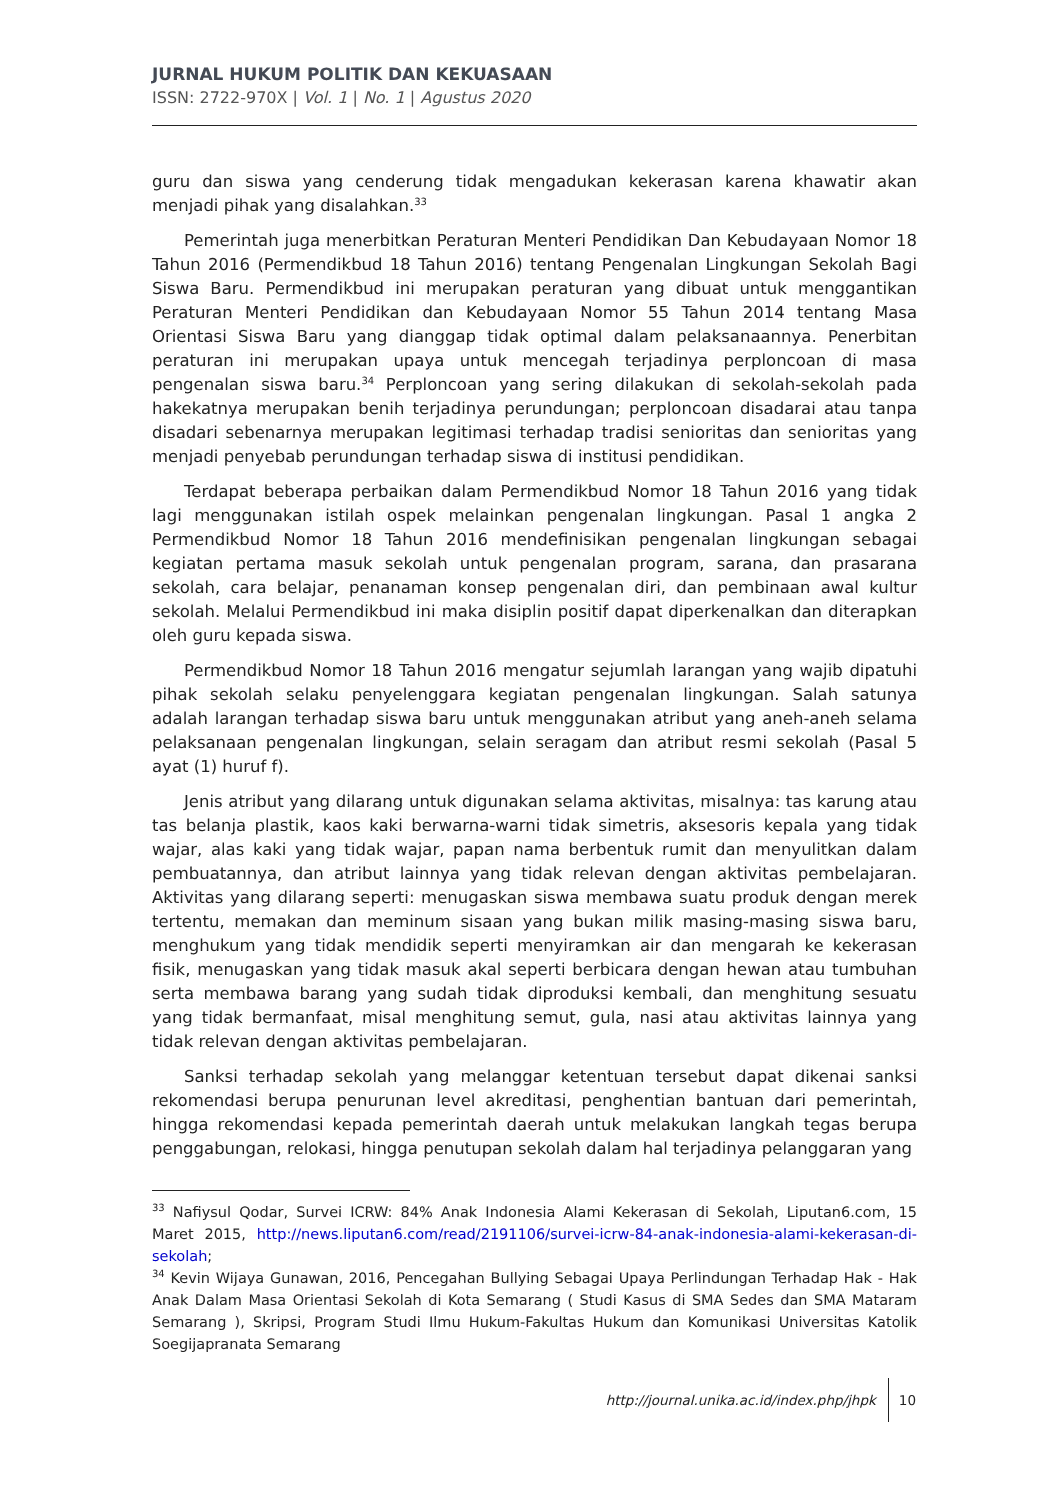JURNAL HUKUM POLITIK DAN KEKUASAAN
ISSN: 2722-970X | Vol. 1 | No. 1 | Agustus 2020
guru dan siswa yang cenderung tidak mengadukan kekerasan karena khawatir akan menjadi pihak yang disalahkan.<sup>33</sup>
Pemerintah juga menerbitkan Peraturan Menteri Pendidikan Dan Kebudayaan Nomor 18 Tahun 2016 (Permendikbud 18 Tahun 2016) tentang Pengenalan Lingkungan Sekolah Bagi Siswa Baru. Permendikbud ini merupakan peraturan yang dibuat untuk menggantikan Peraturan Menteri Pendidikan dan Kebudayaan Nomor 55 Tahun 2014 tentang Masa Orientasi Siswa Baru yang dianggap tidak optimal dalam pelaksanaannya. Penerbitan peraturan ini merupakan upaya untuk mencegah terjadinya perploncoan di masa pengenalan siswa baru.<sup>34</sup> Perploncoan yang sering dilakukan di sekolah-sekolah pada hakekatnya merupakan benih terjadinya perundungan; perploncoan disadarai atau tanpa disadari sebenarnya merupakan legitimasi terhadap tradisi senioritas dan senioritas yang menjadi penyebab perundungan terhadap siswa di institusi pendidikan.
Terdapat beberapa perbaikan dalam Permendikbud Nomor 18 Tahun 2016 yang tidak lagi menggunakan istilah ospek melainkan pengenalan lingkungan. Pasal 1 angka 2 Permendikbud Nomor 18 Tahun 2016 mendefinisikan pengenalan lingkungan sebagai kegiatan pertama masuk sekolah untuk pengenalan program, sarana, dan prasarana sekolah, cara belajar, penanaman konsep pengenalan diri, dan pembinaan awal kultur sekolah. Melalui Permendikbud ini maka disiplin positif dapat diperkenalkan dan diterapkan oleh guru kepada siswa.
Permendikbud Nomor 18 Tahun 2016 mengatur sejumlah larangan yang wajib dipatuhi pihak sekolah selaku penyelenggara kegiatan pengenalan lingkungan. Salah satunya adalah larangan terhadap siswa baru untuk menggunakan atribut yang aneh-aneh selama pelaksanaan pengenalan lingkungan, selain seragam dan atribut resmi sekolah (Pasal 5 ayat (1) huruf f).
Jenis atribut yang dilarang untuk digunakan selama aktivitas, misalnya: tas karung atau tas belanja plastik, kaos kaki berwarna-warni tidak simetris, aksesoris kepala yang tidak wajar, alas kaki yang tidak wajar, papan nama berbentuk rumit dan menyulitkan dalam pembuatannya, dan atribut lainnya yang tidak relevan dengan aktivitas pembelajaran. Aktivitas yang dilarang seperti: menugaskan siswa membawa suatu produk dengan merek tertentu, memakan dan meminum sisaan yang bukan milik masing-masing siswa baru, menghukum yang tidak mendidik seperti menyiramkan air dan mengarah ke kekerasan fisik, menugaskan yang tidak masuk akal seperti berbicara dengan hewan atau tumbuhan serta membawa barang yang sudah tidak diproduksi kembali, dan menghitung sesuatu yang tidak bermanfaat, misal menghitung semut, gula, nasi atau aktivitas lainnya yang tidak relevan dengan aktivitas pembelajaran.
Sanksi terhadap sekolah yang melanggar ketentuan tersebut dapat dikenai sanksi rekomendasi berupa penurunan level akreditasi, penghentian bantuan dari pemerintah, hingga rekomendasi kepada pemerintah daerah untuk melakukan langkah tegas berupa penggabungan, relokasi, hingga penutupan sekolah dalam hal terjadinya pelanggaran yang
<sup>33</sup> Nafiysul Qodar, Survei ICRW: 84% Anak Indonesia Alami Kekerasan di Sekolah, Liputan6.com, 15 Maret 2015, http://news.liputan6.com/read/2191106/survei-icrw-84-anak-indonesia-alami-kekerasan-di-sekolah;
<sup>34</sup> Kevin Wijaya Gunawan, 2016, Pencegahan Bullying Sebagai Upaya Perlindungan Terhadap Hak - Hak Anak Dalam Masa Orientasi Sekolah di Kota Semarang ( Studi Kasus di SMA Sedes dan SMA Mataram Semarang ), Skripsi, Program Studi Ilmu Hukum-Fakultas Hukum dan Komunikasi Universitas Katolik Soegijapranata Semarang
http://journal.unika.ac.id/index.php/jhpk 10